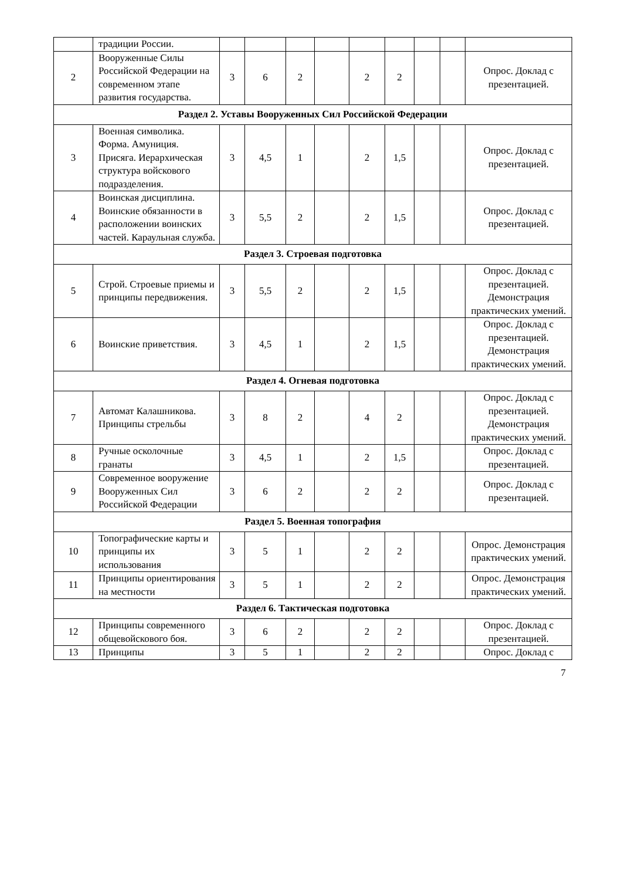| | традиции России. | | | | | | | | | |
| 2 | Вооруженные Силы Российской Федерации на современном этапе развития государства. | 3 | 6 | 2 | | 2 | 2 | | | Опрос. Доклад с презентацией. |
| Раздел 2. Уставы Вооруженных Сил Российской Федерации | | | | | | | | | | |
| 3 | Военная символика. Форма. Амуниция. Присяга. Иерархическая структура войскового подразделения. | 3 | 4,5 | 1 | | 2 | 1,5 | | | Опрос. Доклад с презентацией. |
| 4 | Воинская дисциплина. Воинские обязанности в расположении воинских частей. Караульная служба. | 3 | 5,5 | 2 | | 2 | 1,5 | | | Опрос. Доклад с презентацией. |
| Раздел 3. Строевая подготовка | | | | | | | | | | |
| 5 | Строй. Строевые приемы и принципы передвижения. | 3 | 5,5 | 2 | | 2 | 1,5 | | | Опрос. Доклад с презентацией. Демонстрация практических умений. |
| 6 | Воинские приветствия. | 3 | 4,5 | 1 | | 2 | 1,5 | | | Опрос. Доклад с презентацией. Демонстрация практических умений. |
| Раздел 4. Огневая подготовка | | | | | | | | | | |
| 7 | Автомат Калашникова. Принципы стрельбы | 3 | 8 | 2 | | 4 | 2 | | | Опрос. Доклад с презентацией. Демонстрация практических умений. |
| 8 | Ручные осколочные гранаты | 3 | 4,5 | 1 | | 2 | 1,5 | | | Опрос. Доклад с презентацией. |
| 9 | Современное вооружение Вооруженных Сил Российской Федерации | 3 | 6 | 2 | | 2 | 2 | | | Опрос. Доклад с презентацией. |
| Раздел 5. Военная топография | | | | | | | | | | |
| 10 | Топографические карты и принципы их использования | 3 | 5 | 1 | | 2 | 2 | | | Опрос. Демонстрация практических умений. |
| 11 | Принципы ориентирования на местности | 3 | 5 | 1 | | 2 | 2 | | | Опрос. Демонстрация практических умений. |
| Раздел 6. Тактическая подготовка | | | | | | | | | | |
| 12 | Принципы современного общевойскового боя. | 3 | 6 | 2 | | 2 | 2 | | | Опрос. Доклад с презентацией. |
| 13 | Принципы | 3 | 5 | 1 | | 2 | 2 | | | Опрос. Доклад с |
7